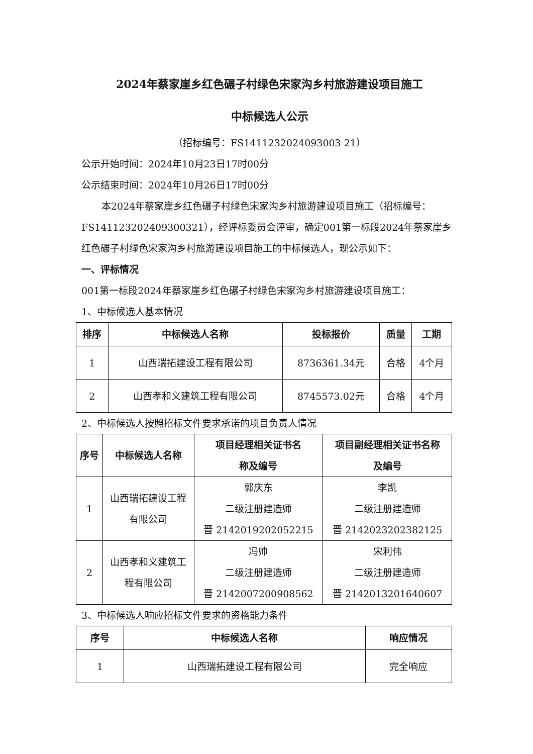2024年蔡家崖乡红色碾子村绿色宋家沟乡村旅游建设项目施工
中标候选人公示
（招标编号：FS1411232024093003 21）
公示开始时间：2024年10月23日17时00分
公示结束时间：2024年10月26日17时00分
本2024年蔡家崖乡红色碾子村绿色宋家沟乡村旅游建设项目施工（招标编号：FS141123202409300321），经评标委员会评审，确定001第一标段2024年蔡家崖乡红色碾子村绿色宋家沟乡村旅游建设项目施工的中标候选人，现公示如下：
一、评标情况
001第一标段2024年蔡家崖乡红色碾子村绿色宋家沟乡村旅游建设项目施工：
1、中标候选人基本情况
| 排序 | 中标候选人名称 | 投标报价 | 质量 | 工期 |
| --- | --- | --- | --- | --- |
| 1 | 山西瑞拓建设工程有限公司 | 8736361.34元 | 合格 | 4个月 |
| 2 | 山西孝和义建筑工程有限公司 | 8745573.02元 | 合格 | 4个月 |
2、中标候选人按照招标文件要求承诺的项目负责人情况
| 序号 | 中标候选人名称 | 项目经理相关证书名 称及编号 | 项目副经理相关证书名称 及编号 |
| --- | --- | --- | --- |
| 1 | 山西瑞拓建设工程 有限公司 | 郭庆东 二级注册建造师 晋 2142019202052215 | 李凯 二级注册建造师 晋 2142023202382125 |
| 2 | 山西孝和义建筑工 程有限公司 | 冯帅 二级注册建造师 晋 2142007200908562 | 宋利伟 二级注册建造师 晋 2142013201640607 |
3、中标候选人响应招标文件要求的资格能力条件
| 序号 | 中标候选人名称 | 响应情况 |
| --- | --- | --- |
| 1 | 山西瑞拓建设工程有限公司 | 完全响应 |